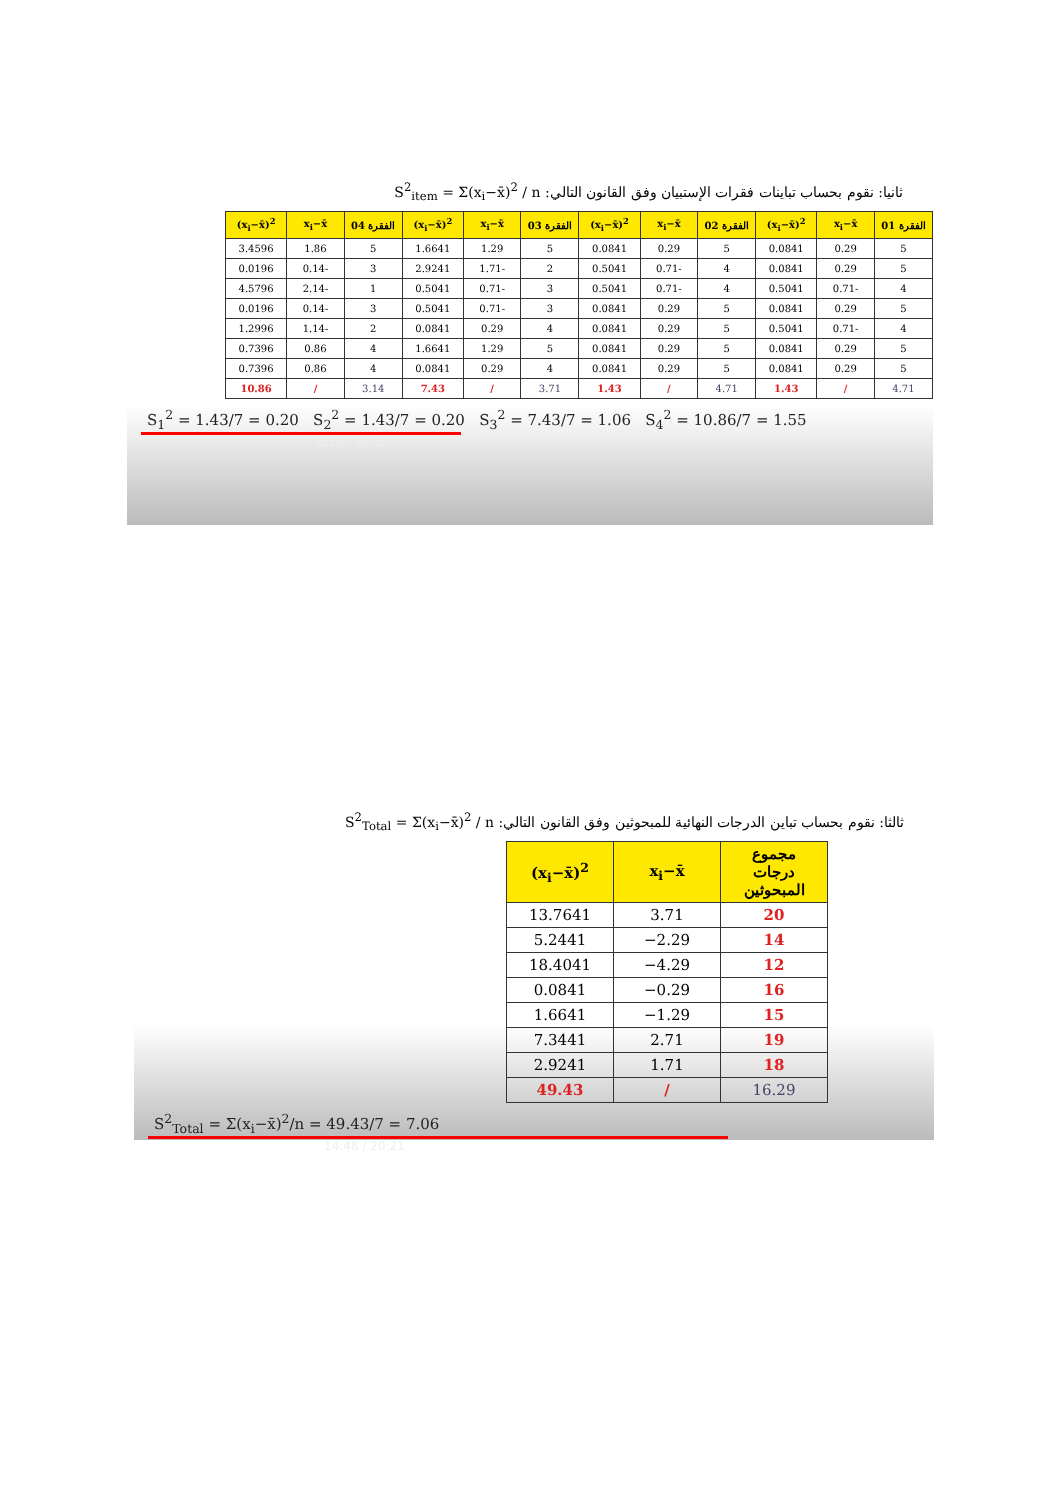ثانيا: نقوم بحساب تباينات فقرات الإستبيان وفق القانون التالي: S<sup>2</sup><sub>item</sub> = Σ(x<sub>i</sub>−x̄)<sup>2</sup> / n
| (x<sub>i</sub>−x̄)<sup>2</sup> | x<sub>i</sub>−x̄ | الفقرة 04 | (x<sub>i</sub>−x̄)<sup>2</sup> | x<sub>i</sub>−x̄ | الفقرة 03 | (x<sub>i</sub>−x̄)<sup>2</sup> | x<sub>i</sub>−x̄ | الفقرة 02 | (x<sub>i</sub>−x̄)<sup>2</sup> | x<sub>i</sub>−x̄ | الفقرة 01 |
| --- | --- | --- | --- | --- | --- | --- | --- | --- | --- | --- | --- |
| 3.4596 | 1.86 | 5 | 1.6641 | 1.29 | 5 | 0.0841 | 0.29 | 5 | 0.0841 | 0.29 | 5 |
| 0.0196 | 0.14- | 3 | 2.9241 | 1.71- | 2 | 0.5041 | 0.71- | 4 | 0.0841 | 0.29 | 5 |
| 4.5796 | 2.14- | 1 | 0.5041 | 0.71- | 3 | 0.5041 | 0.71- | 4 | 0.5041 | 0.71- | 4 |
| 0.0196 | 0.14- | 3 | 0.5041 | 0.71- | 3 | 0.0841 | 0.29 | 5 | 0.0841 | 0.29 | 5 |
| 1.2996 | 1.14- | 2 | 0.0841 | 0.29 | 4 | 0.0841 | 0.29 | 5 | 0.5041 | 0.71- | 4 |
| 0.7396 | 0.86 | 4 | 1.6641 | 1.29 | 5 | 0.0841 | 0.29 | 5 | 0.0841 | 0.29 | 5 |
| 0.7396 | 0.86 | 4 | 0.0841 | 0.29 | 4 | 0.0841 | 0.29 | 5 | 0.0841 | 0.29 | 5 |
| 10.86 | / | 3.14 | 7.43 | / | 3.71 | 1.43 | / | 4.71 | 1.43 | / | 4.71 |
S<sub>1</sub><sup>2</sup> = 1.43/7 = 0.20 S<sub>2</sub><sup>2</sup> = 1.43/7 = 0.20 S<sub>3</sub><sup>2</sup> = 7.43/7 = 1.06 S<sub>4</sub><sup>2</sup> = 10.86/7 = 1.55
8:19 / 20:21
ثالثا: نقوم بحساب تباين الدرجات النهائية للمبحوثين وفق القانون التالي: S<sup>2</sup><sub>Total</sub> = Σ(x<sub>i</sub>−x̄)<sup>2</sup> / n
| (x<sub>i</sub>−x̄)<sup>2</sup> | x<sub>i</sub>−x̄ | مجموع درجات المبحوثين |
| --- | --- | --- |
| 13.7641 | 3.71 | 20 |
| 5.2441 | −2.29 | 14 |
| 18.4041 | −4.29 | 12 |
| 0.0841 | −0.29 | 16 |
| 1.6641 | −1.29 | 15 |
| 7.3441 | 2.71 | 19 |
| 2.9241 | 1.71 | 18 |
| 49.43 | / | 16.29 |
S<sup>2</sup><sub>Total</sub> = Σ(x<sub>i</sub>−x̄)<sup>2</sup>/n = 49.43/7 = 7.06
14:48 / 20:21